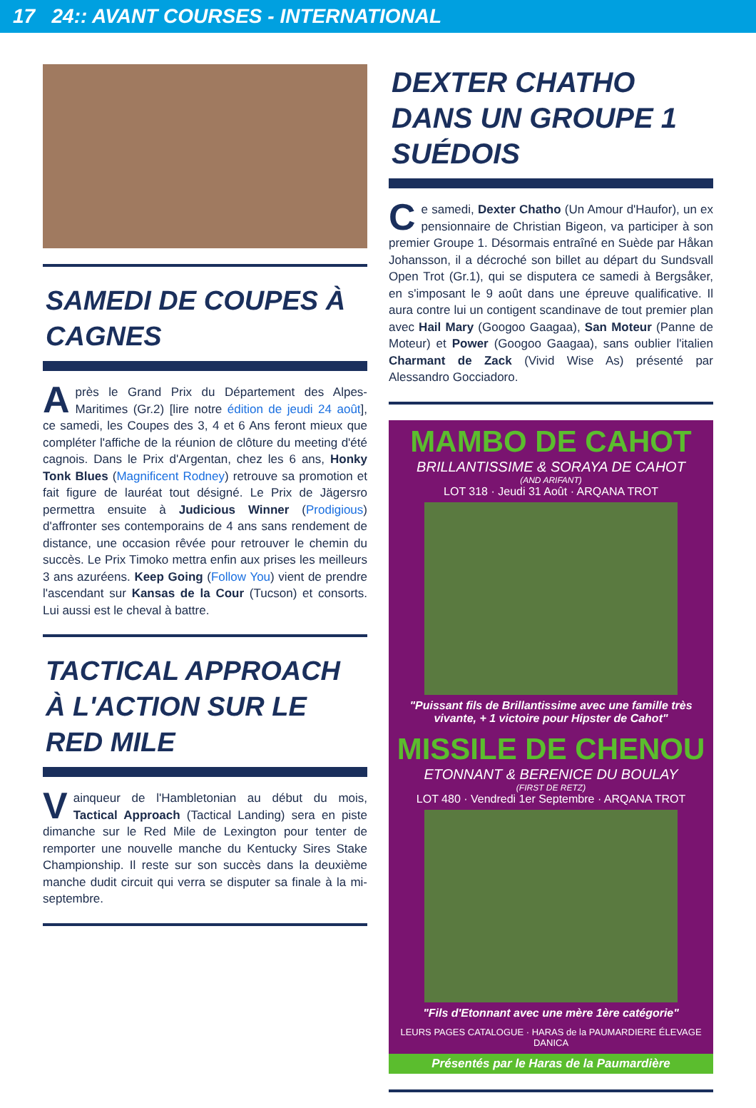17 24:: AVANT COURSES - INTERNATIONAL
SAMEDI DE COUPES À CAGNES
Après le Grand Prix du Département des Alpes-Maritimes (Gr.2) [lire notre édition de jeudi 24 août], ce samedi, les Coupes des 3, 4 et 6 Ans feront mieux que compléter l'affiche de la réunion de clôture du meeting d'été cagnois. Dans le Prix d'Argentan, chez les 6 ans, Honky Tonk Blues (Magnificent Rodney) retrouve sa promotion et fait figure de lauréat tout désigné. Le Prix de Jägersro permettra ensuite à Judicious Winner (Prodigious) d'affronter ses contemporains de 4 ans sans rendement de distance, une occasion rêvée pour retrouver le chemin du succès. Le Prix Timoko mettra enfin aux prises les meilleurs 3 ans azuréens. Keep Going (Follow You) vient de prendre l'ascendant sur Kansas de la Cour (Tucson) et consorts. Lui aussi est le cheval à battre.
TACTICAL APPROACH À L'ACTION SUR LE RED MILE
Vainqueur de l'Hambletonian au début du mois, Tactical Approach (Tactical Landing) sera en piste dimanche sur le Red Mile de Lexington pour tenter de remporter une nouvelle manche du Kentucky Sires Stake Championship. Il reste sur son succès dans la deuxième manche dudit circuit qui verra se disputer sa finale à la mi-septembre.
DEXTER CHATHO DANS UN GROUPE 1 SUÉDOIS
Ce samedi, Dexter Chatho (Un Amour d'Haufor), un ex pensionnaire de Christian Bigeon, va participer à son premier Groupe 1. Désormais entraîné en Suède par Håkan Johansson, il a décroché son billet au départ du Sundsvall Open Trot (Gr.1), qui se disputera ce samedi à Bergsåker, en s'imposant le 9 août dans une épreuve qualificative. Il aura contre lui un contigent scandinave de tout premier plan avec Hail Mary (Googoo Gaagaa), San Moteur (Panne de Moteur) et Power (Googoo Gaagaa), sans oublier l'italien Charmant de Zack (Vivid Wise As) présenté par Alessandro Gocciadoro.
MAMBO DE CAHOT
BRILLANTISSIME & SORAYA DE CAHOT
(AND ARIFANT)
LOT 318 · Jeudi 31 Août · ARQANA TROT
"Puissant fils de Brillantissime avec une famille très vivante, + 1 victoire pour Hipster de Cahot"
MISSILE DE CHENOU
ETONNANT & BERENICE DU BOULAY
(FIRST DE RETZ)
LOT 480 · Vendredi 1er Septembre · ARQANA TROT
"Fils d'Etonnant avec une mère 1ère catégorie"
LEURS PAGES CATALOGUE · HARAS de la PAUMARDIERE ÉLEVAGE DANICA
Présentés par le Haras de la Paumardière